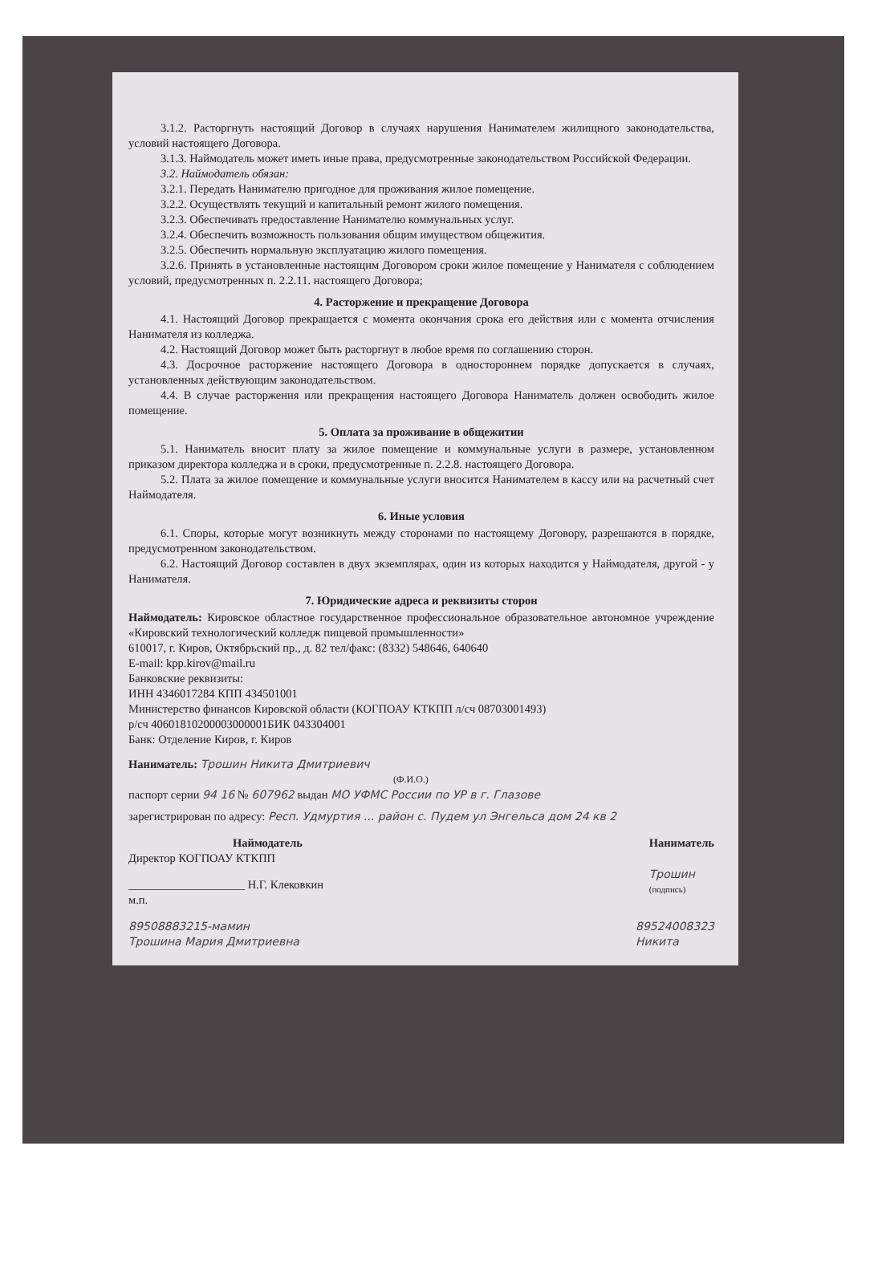3.1.2. Расторгнуть настоящий Договор в случаях нарушения Нанимателем жилищного законодательства, условий настоящего Договора.
3.1.3. Наймодатель может иметь иные права, предусмотренные законодательством Российской Федерации.
3.2. Наймодатель обязан:
3.2.1. Передать Нанимателю пригодное для проживания жилое помещение.
3.2.2. Осуществлять текущий и капитальный ремонт жилого помещения.
3.2.3. Обеспечивать предоставление Нанимателю коммунальных услуг.
3.2.4. Обеспечить возможность пользования общим имуществом общежития.
3.2.5. Обеспечить нормальную эксплуатацию жилого помещения.
3.2.6. Принять в установленные настоящим Договором сроки жилое помещение у Нанимателя с соблюдением условий, предусмотренных п. 2.2.11. настоящего Договора;
4. Расторжение и прекращение Договора
4.1. Настоящий Договор прекращается с момента окончания срока его действия или с момента отчисления Нанимателя из колледжа.
4.2. Настоящий Договор может быть расторгнут в любое время по соглашению сторон.
4.3. Досрочное расторжение настоящего Договора в одностороннем порядке допускается в случаях, установленных действующим законодательством.
4.4. В случае расторжения или прекращения настоящего Договора Наниматель должен освободить жилое помещение.
5. Оплата за проживание в общежитии
5.1. Наниматель вносит плату за жилое помещение и коммунальные услуги в размере, установленном приказом директора колледжа и в сроки, предусмотренные п. 2.2.8. настоящего Договора.
5.2. Плата за жилое помещение и коммунальные услуги вносится Нанимателем в кассу или на расчетный счет Наймодателя.
6. Иные условия
6.1. Споры, которые могут возникнуть между сторонами по настоящему Договору, разрешаются в порядке, предусмотренном законодательством.
6.2. Настоящий Договор составлен в двух экземплярах, один из которых находится у Наймодателя, другой - у Нанимателя.
7. Юридические адреса и реквизиты сторон
Наймодатель: Кировское областное государственное профессиональное образовательное автономное учреждение «Кировский технологический колледж пищевой промышленности»
610017, г. Киров, Октябрьский пр., д. 82 тел/факс: (8332) 548646, 640640
E-mail: kpp.kirov@mail.ru
Банковские реквизиты:
ИНН 4346017284 КПП 434501001
Министерство финансов Кировской области (КОГПОАУ КТКПП л/сч 08703001493)
р/сч 40601810200003000001БИК 043304001
Банк: Отделение Киров, г. Киров
Наниматель: Трошин Никита Дмитриевич
(Ф.И.О.)
паспорт серии 94 16 № 607962 выдан МО УФМС России по УР в г. Глазове
зарегистрирован по адресу: Респ. Удмуртия ... район с. Пудем ул Энгельса дом 24 кв 2
Наймодатель
Директор КОГПОАУ КТКПП
____________________ Н.Г. Клековкин
м.п.
Наниматель
Трошин
(подпись)
89508883215-мамин
Трошина Мария Дмитриевна
89524008323
Никита